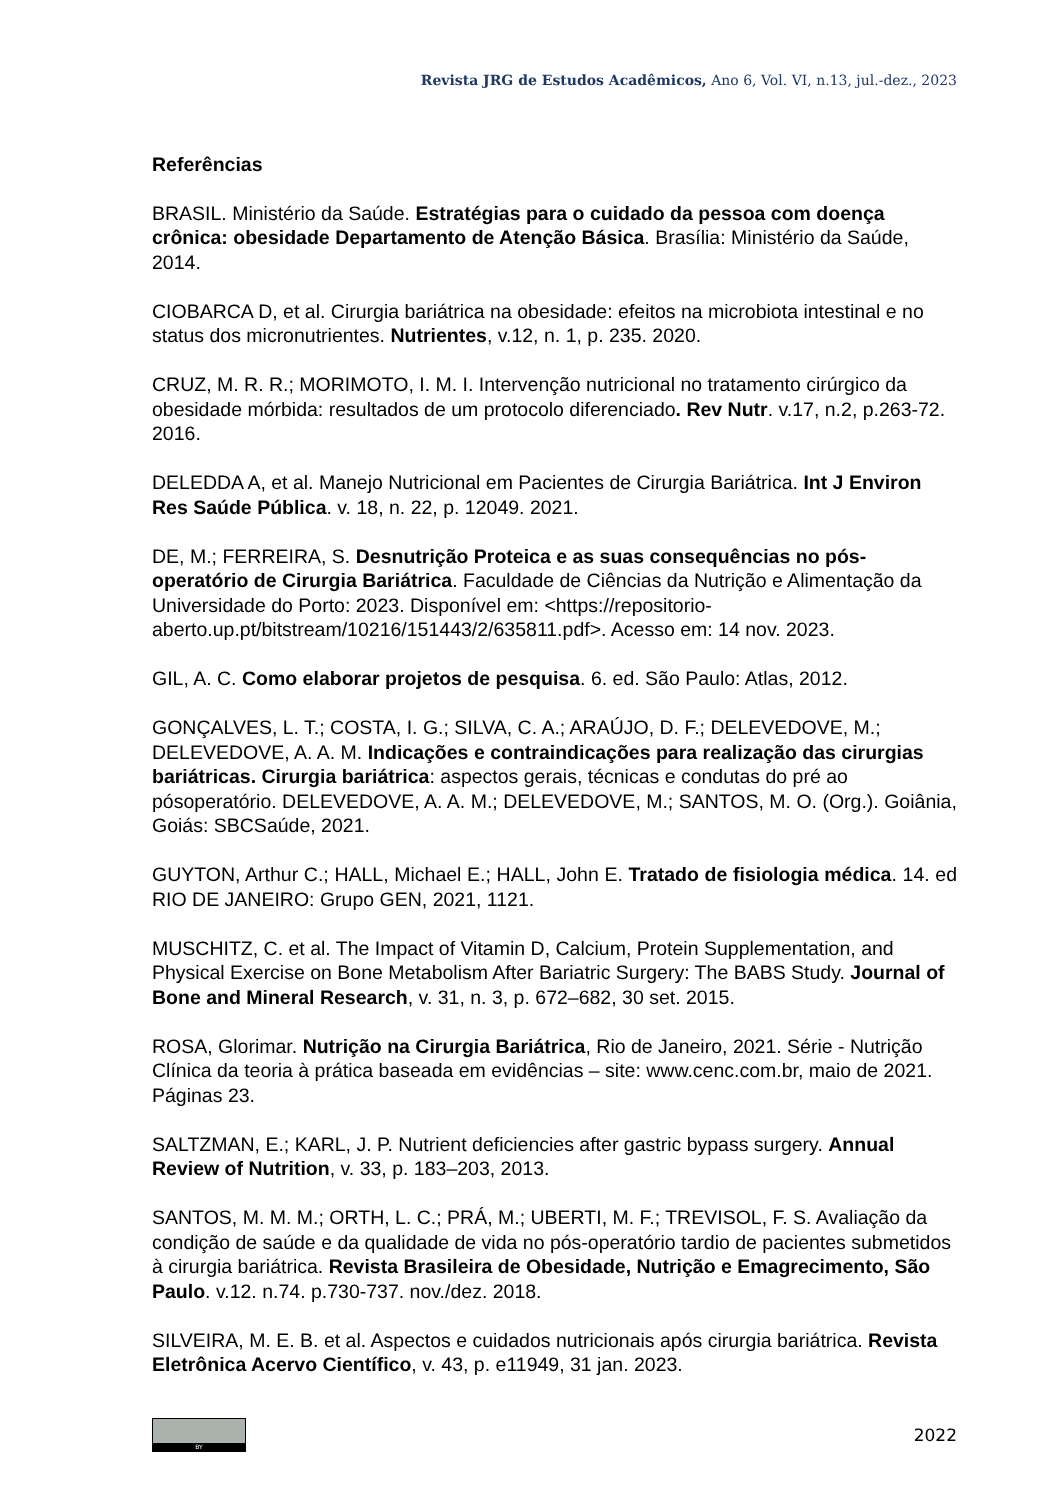Revista JRG de Estudos Acadêmicos, Ano 6, Vol. VI, n.13, jul.-dez., 2023
Referências
BRASIL. Ministério da Saúde. Estratégias para o cuidado da pessoa com doença crônica: obesidade Departamento de Atenção Básica. Brasília: Ministério da Saúde, 2014.
CIOBARCA D, et al. Cirurgia bariátrica na obesidade: efeitos na microbiota intestinal e no status dos micronutrientes. Nutrientes, v.12, n. 1, p. 235. 2020.
CRUZ, M. R. R.; MORIMOTO, I. M. I. Intervenção nutricional no tratamento cirúrgico da obesidade mórbida: resultados de um protocolo diferenciado. Rev Nutr. v.17, n.2, p.263-72. 2016.
DELEDDA A, et al. Manejo Nutricional em Pacientes de Cirurgia Bariátrica. Int J Environ Res Saúde Pública. v. 18, n. 22, p. 12049. 2021.
DE, M.; FERREIRA, S. Desnutrição Proteica e as suas consequências no pós-operatório de Cirurgia Bariátrica. Faculdade de Ciências da Nutrição e Alimentação da Universidade do Porto: 2023. Disponível em: <https://repositorio-aberto.up.pt/bitstream/10216/151443/2/635811.pdf>. Acesso em: 14 nov. 2023.
GIL, A. C. Como elaborar projetos de pesquisa. 6. ed. São Paulo: Atlas, 2012.
GONÇALVES, L. T.; COSTA, I. G.; SILVA, C. A.; ARAÚJO, D. F.; DELEVEDOVE, M.; DELEVEDOVE, A. A. M. Indicações e contraindicações para realização das cirurgias bariátricas. Cirurgia bariátrica: aspectos gerais, técnicas e condutas do pré ao pósoperatório. DELEVEDOVE, A. A. M.; DELEVEDOVE, M.; SANTOS, M. O. (Org.). Goiânia, Goiás: SBCSaúde, 2021.
GUYTON, Arthur C.; HALL, Michael E.; HALL, John E. Tratado de fisiologia médica. 14. ed RIO DE JANEIRO: Grupo GEN, 2021, 1121.
MUSCHITZ, C. et al. The Impact of Vitamin D, Calcium, Protein Supplementation, and Physical Exercise on Bone Metabolism After Bariatric Surgery: The BABS Study. Journal of Bone and Mineral Research, v. 31, n. 3, p. 672–682, 30 set. 2015.
ROSA, Glorimar. Nutrição na Cirurgia Bariátrica, Rio de Janeiro, 2021. Série - Nutrição Clínica da teoria à prática baseada em evidências – site: www.cenc.com.br, maio de 2021. Páginas 23.
SALTZMAN, E.; KARL, J. P. Nutrient deficiencies after gastric bypass surgery. Annual Review of Nutrition, v. 33, p. 183–203, 2013.
SANTOS, M. M. M.; ORTH, L. C.; PRÁ, M.; UBERTI, M. F.; TREVISOL, F. S. Avaliação da condição de saúde e da qualidade de vida no pós-operatório tardio de pacientes submetidos à cirurgia bariátrica. Revista Brasileira de Obesidade, Nutrição e Emagrecimento, São Paulo. v.12. n.74. p.730-737. nov./dez. 2018.
SILVEIRA, M. E. B. et al. Aspectos e cuidados nutricionais após cirurgia bariátrica. Revista Eletrônica Acervo Científico, v. 43, p. e11949, 31 jan. 2023.
BY
2022